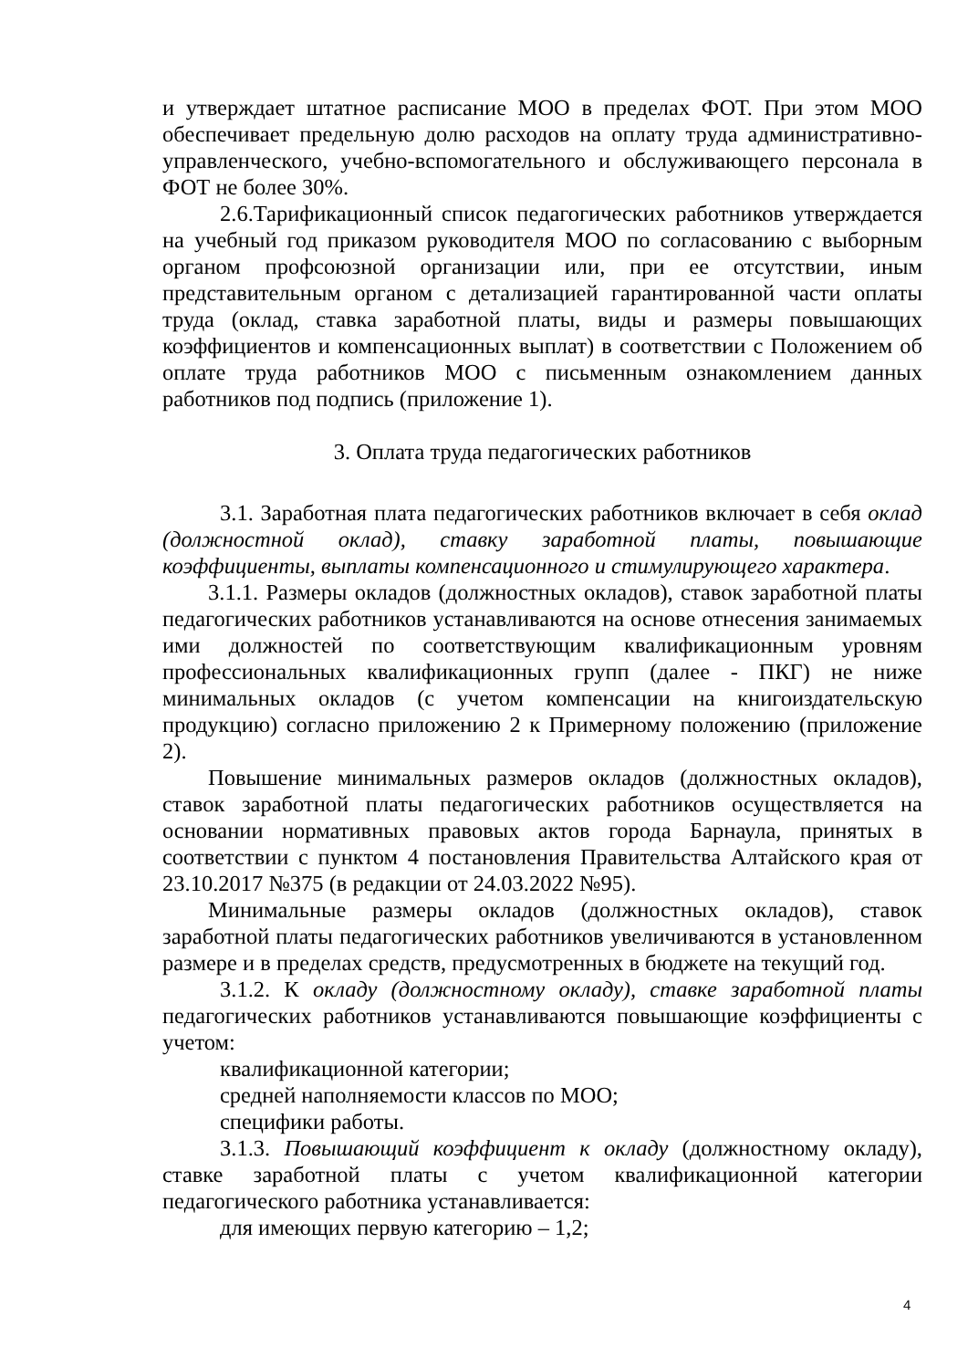и утверждает штатное расписание МОО в пределах ФОТ. При этом МОО обеспечивает предельную долю расходов на оплату труда административно-управленческого, учебно-вспомогательного и обслуживающего персонала в ФОТ не более 30%.
2.6.Тарификационный список педагогических работников утверждается на учебный год приказом руководителя МОО по согласованию с выборным органом профсоюзной организации или, при ее отсутствии, иным представительным органом с детализацией гарантированной части оплаты труда (оклад, ставка заработной платы, виды и размеры повышающих коэффициентов и компенсационных выплат) в соответствии с Положением об оплате труда работников МОО с письменным ознакомлением данных работников под подпись (приложение 1).
3. Оплата труда педагогических работников
3.1. Заработная плата педагогических работников включает в себя оклад (должностной оклад), ставку заработной платы, повышающие коэффициенты, выплаты компенсационного и стимулирующего характера.
3.1.1. Размеры окладов (должностных окладов), ставок заработной платы педагогических работников устанавливаются на основе отнесения занимаемых ими должностей по соответствующим квалификационным уровням профессиональных квалификационных групп (далее - ПКГ) не ниже минимальных окладов (с учетом компенсации на книгоиздательскую продукцию) согласно приложению 2 к Примерному положению (приложение 2).
Повышение минимальных размеров окладов (должностных окладов), ставок заработной платы педагогических работников осуществляется на основании нормативных правовых актов города Барнаула, принятых в соответствии с пунктом 4 постановления Правительства Алтайского края от 23.10.2017 №375 (в редакции от 24.03.2022 №95).
Минимальные размеры окладов (должностных окладов), ставок заработной платы педагогических работников увеличиваются в установленном размере и в пределах средств, предусмотренных в бюджете на текущий год.
3.1.2. К окладу (должностному окладу), ставке заработной платы педагогических работников устанавливаются повышающие коэффициенты с учетом:
квалификационной категории;
средней наполняемости классов по МОО;
специфики работы.
3.1.3. Повышающий коэффициент к окладу (должностному окладу), ставке заработной платы с учетом квалификационной категории педагогического работника устанавливается:
для имеющих первую категорию – 1,2;
4